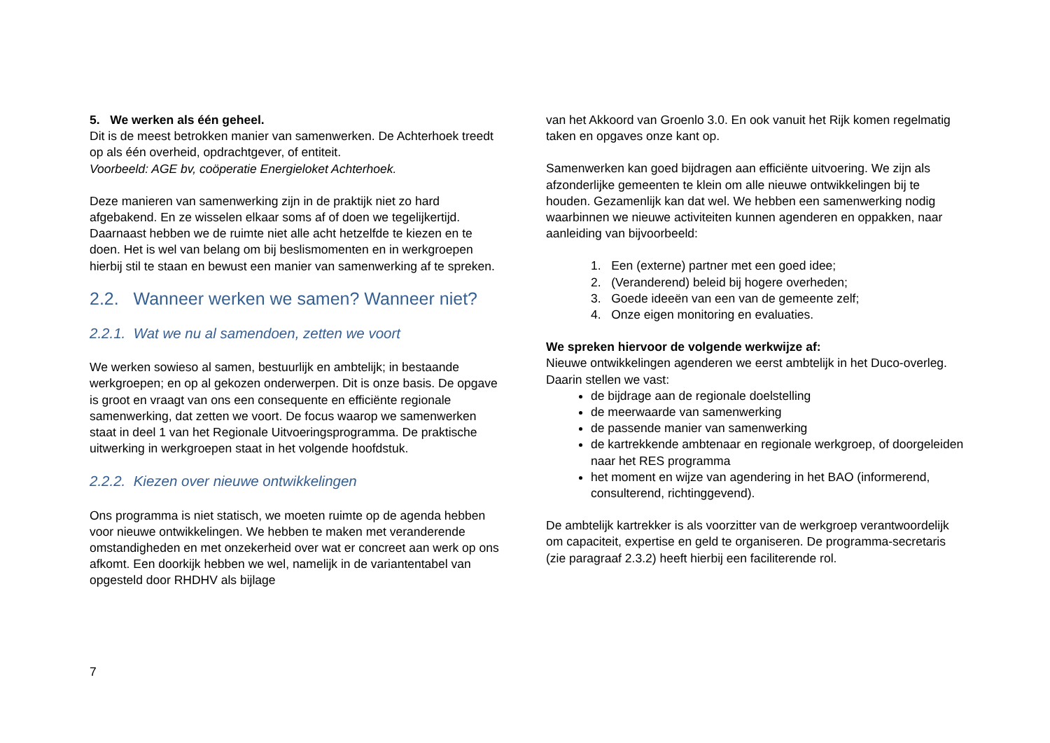5. We werken als één geheel.
Dit is de meest betrokken manier van samenwerken. De Achterhoek treedt op als één overheid, opdrachtgever, of entiteit.
Voorbeeld: AGE bv, coöperatie Energieloket Achterhoek.
Deze manieren van samenwerking zijn in de praktijk niet zo hard afgebakend. En ze wisselen elkaar soms af of doen we tegelijkertijd. Daarnaast hebben we de ruimte niet alle acht hetzelfde te kiezen en te doen. Het is wel van belang om bij beslismomenten en in werkgroepen hierbij stil te staan en bewust een manier van samenwerking af te spreken.
2.2. Wanneer werken we samen? Wanneer niet?
2.2.1. Wat we nu al samendoen, zetten we voort
We werken sowieso al samen, bestuurlijk en ambtelijk; in bestaande werkgroepen; en op al gekozen onderwerpen. Dit is onze basis. De opgave is groot en vraagt van ons een consequente en efficiënte regionale samenwerking, dat zetten we voort. De focus waarop we samenwerken staat in deel 1 van het Regionale Uitvoeringsprogramma. De praktische uitwerking in werkgroepen staat in het volgende hoofdstuk.
2.2.2. Kiezen over nieuwe ontwikkelingen
Ons programma is niet statisch, we moeten ruimte op de agenda hebben voor nieuwe ontwikkelingen. We hebben te maken met veranderende omstandigheden en met onzekerheid over wat er concreet aan werk op ons afkomt. Een doorkijk hebben we wel, namelijk in de variantentabel van opgesteld door RHDHV als bijlage
van het Akkoord van Groenlo 3.0. En ook vanuit het Rijk komen regelmatig taken en opgaves onze kant op.
Samenwerken kan goed bijdragen aan efficiënte uitvoering. We zijn als afzonderlijke gemeenten te klein om alle nieuwe ontwikkelingen bij te houden. Gezamenlijk kan dat wel. We hebben een samenwerking nodig waarbinnen we nieuwe activiteiten kunnen agenderen en oppakken, naar aanleiding van bijvoorbeeld:
1. Een (externe) partner met een goed idee;
2. (Veranderend) beleid bij hogere overheden;
3. Goede ideeën van een van de gemeente zelf;
4. Onze eigen monitoring en evaluaties.
We spreken hiervoor de volgende werkwijze af:
Nieuwe ontwikkelingen agenderen we eerst ambtelijk in het Duco-overleg. Daarin stellen we vast:
de bijdrage aan de regionale doelstelling
de meerwaarde van samenwerking
de passende manier van samenwerking
de kartrekkende ambtenaar en regionale werkgroep, of doorgeleiden naar het RES programma
het moment en wijze van agendering in het BAO (informerend, consulterend, richtinggevend).
De ambtelijk kartrekker is als voorzitter van de werkgroep verantwoordelijk om capaciteit, expertise en geld te organiseren. De programma-secretaris (zie paragraaf 2.3.2) heeft hierbij een faciliterende rol.
7